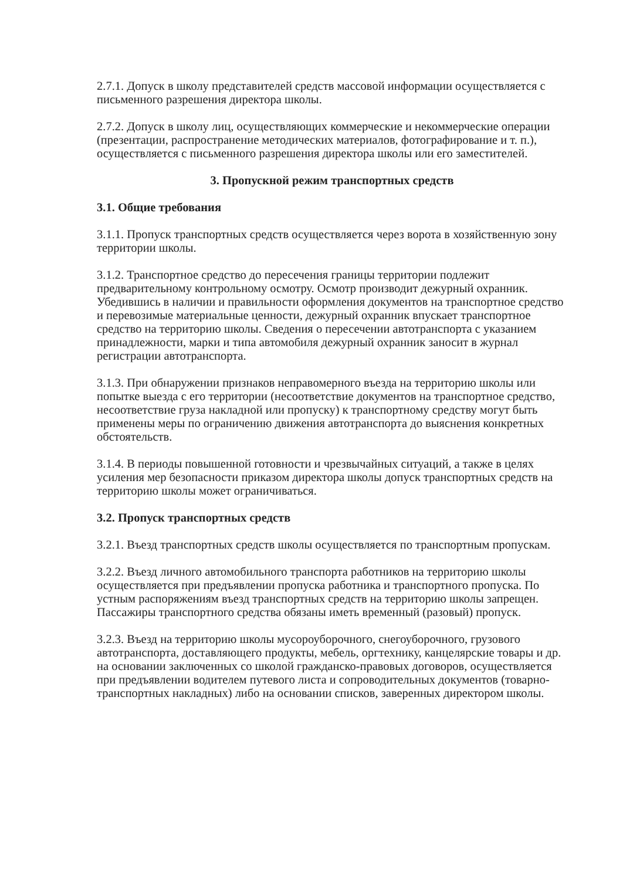2.7.1. Допуск в школу представителей средств массовой информации осуществляется с письменного разрешения директора школы.
2.7.2. Допуск в школу лиц, осуществляющих коммерческие и некоммерческие операции (презентации, распространение методических материалов, фотографирование и т. п.), осуществляется с письменного разрешения директора школы или его заместителей.
3. Пропускной режим транспортных средств
3.1. Общие требования
3.1.1. Пропуск транспортных средств осуществляется через ворота в хозяйственную зону территории школы.
3.1.2. Транспортное средство до пересечения границы территории подлежит предварительному контрольному осмотру. Осмотр производит дежурный охранник. Убедившись в наличии и правильности оформления документов на транспортное средство и перевозимые материальные ценности, дежурный охранник впускает транспортное средство на территорию школы. Сведения о пересечении автотранспорта с указанием принадлежности, марки и типа автомобиля дежурный охранник заносит в журнал регистрации автотранспорта.
3.1.3. При обнаружении признаков неправомерного въезда на территорию школы или попытке выезда с его территории (несоответствие документов на транспортное средство, несоответствие груза накладной или пропуску) к транспортному средству могут быть применены меры по ограничению движения автотранспорта до выяснения конкретных обстоятельств.
3.1.4. В периоды повышенной готовности и чрезвычайных ситуаций, а также в целях усиления мер безопасности приказом директора школы допуск транспортных средств на территорию школы может ограничиваться.
3.2. Пропуск транспортных средств
3.2.1. Въезд транспортных средств школы осуществляется по транспортным пропускам.
3.2.2. Въезд личного автомобильного транспорта работников на территорию школы осуществляется при предъявлении пропуска работника и транспортного пропуска. По устным распоряжениям въезд транспортных средств на территорию школы запрещен. Пассажиры транспортного средства обязаны иметь временный (разовый) пропуск.
3.2.3. Въезд на территорию школы мусороуборочного, снегоуборочного, грузового автотранспорта, доставляющего продукты, мебель, оргтехнику, канцелярские товары и др. на основании заключенных со школой гражданско-правовых договоров, осуществляется при предъявлении водителем путевого листа и сопроводительных документов (товарно-транспортных накладных) либо на основании списков, заверенных директором школы.